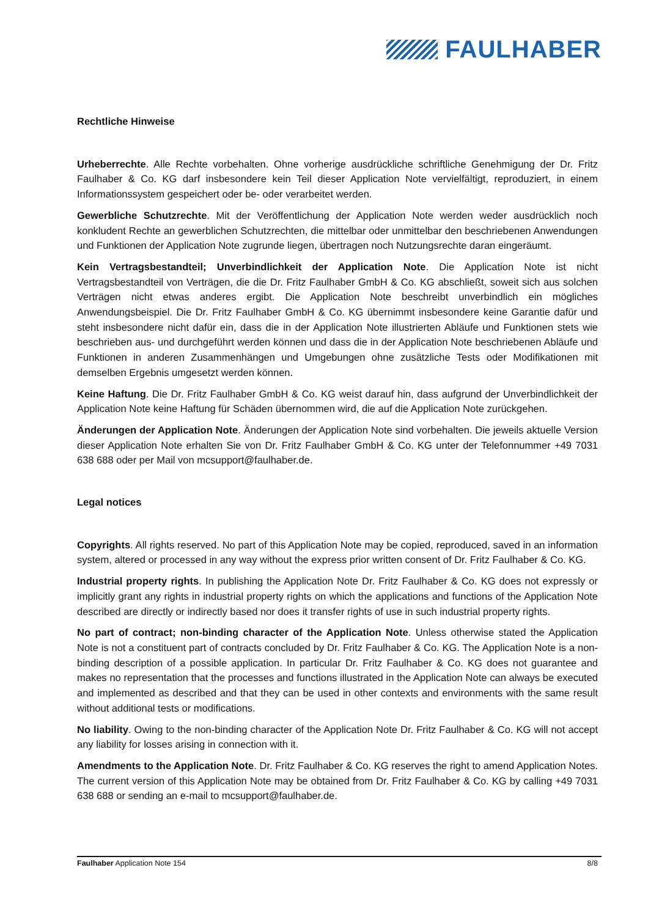FAULHABER
Rechtliche Hinweise
Urheberrechte. Alle Rechte vorbehalten. Ohne vorherige ausdrückliche schriftliche Genehmigung der Dr. Fritz Faulhaber & Co. KG darf insbesondere kein Teil dieser Application Note vervielfältigt, reproduziert, in einem Informationssystem gespeichert oder be- oder verarbeitet werden.
Gewerbliche Schutzrechte. Mit der Veröffentlichung der Application Note werden weder ausdrücklich noch konkludent Rechte an gewerblichen Schutzrechten, die mittelbar oder unmittelbar den beschriebenen Anwendungen und Funktionen der Application Note zugrunde liegen, übertragen noch Nutzungsrechte daran eingeräumt.
Kein Vertragsbestandteil; Unverbindlichkeit der Application Note. Die Application Note ist nicht Vertragsbestandteil von Verträgen, die die Dr. Fritz Faulhaber GmbH & Co. KG abschließt, soweit sich aus solchen Verträgen nicht etwas anderes ergibt. Die Application Note beschreibt unverbindlich ein mögliches Anwendungsbeispiel. Die Dr. Fritz Faulhaber GmbH & Co. KG übernimmt insbesondere keine Garantie dafür und steht insbesondere nicht dafür ein, dass die in der Application Note illustrierten Abläufe und Funktionen stets wie beschrieben aus- und durchgeführt werden können und dass die in der Application Note beschriebenen Abläufe und Funktionen in anderen Zusammenhängen und Umgebungen ohne zusätzliche Tests oder Modifikationen mit demselben Ergebnis umgesetzt werden können.
Keine Haftung. Die Dr. Fritz Faulhaber GmbH & Co. KG weist darauf hin, dass aufgrund der Unverbindlichkeit der Application Note keine Haftung für Schäden übernommen wird, die auf die Application Note zurückgehen.
Änderungen der Application Note. Änderungen der Application Note sind vorbehalten. Die jeweils aktuelle Version dieser Application Note erhalten Sie von Dr. Fritz Faulhaber GmbH & Co. KG unter der Telefonnummer +49 7031 638 688 oder per Mail von mcsupport@faulhaber.de.
Legal notices
Copyrights. All rights reserved. No part of this Application Note may be copied, reproduced, saved in an information system, altered or processed in any way without the express prior written consent of Dr. Fritz Faulhaber & Co. KG.
Industrial property rights. In publishing the Application Note Dr. Fritz Faulhaber & Co. KG does not expressly or implicitly grant any rights in industrial property rights on which the applications and functions of the Application Note described are directly or indirectly based nor does it transfer rights of use in such industrial property rights.
No part of contract; non-binding character of the Application Note. Unless otherwise stated the Application Note is not a constituent part of contracts concluded by Dr. Fritz Faulhaber & Co. KG. The Application Note is a non-binding description of a possible application. In particular Dr. Fritz Faulhaber & Co. KG does not guarantee and makes no representation that the processes and functions illustrated in the Application Note can always be executed and implemented as described and that they can be used in other contexts and environments with the same result without additional tests or modifications.
No liability. Owing to the non-binding character of the Application Note Dr. Fritz Faulhaber & Co. KG will not accept any liability for losses arising in connection with it.
Amendments to the Application Note. Dr. Fritz Faulhaber & Co. KG reserves the right to amend Application Notes. The current version of this Application Note may be obtained from Dr. Fritz Faulhaber & Co. KG by calling +49 7031 638 688 or sending an e-mail to mcsupport@faulhaber.de.
Faulhaber Application Note 154 8/8